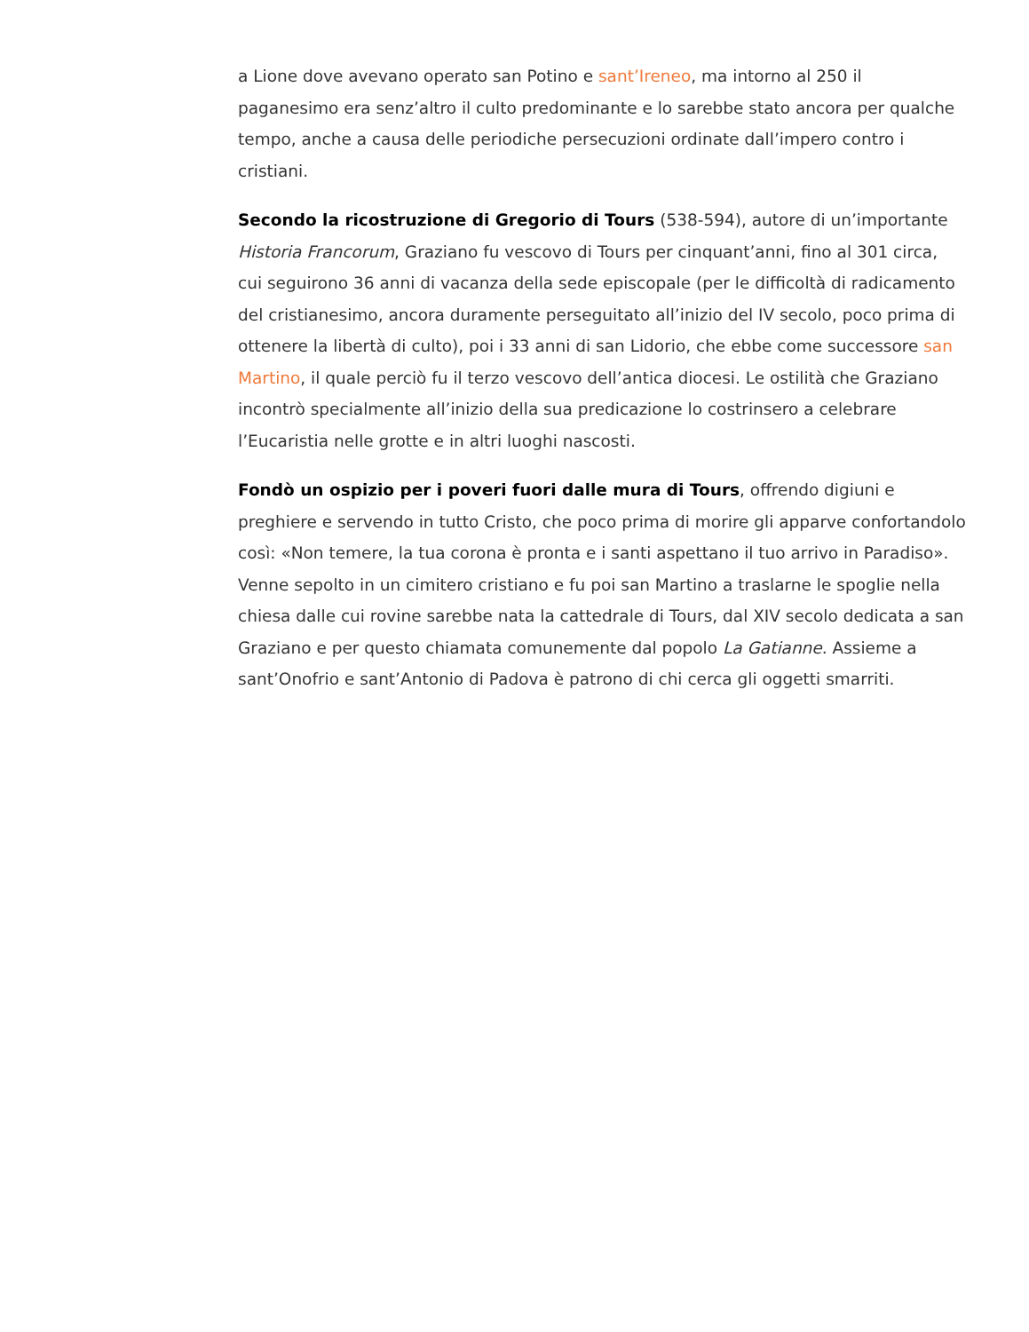a Lione dove avevano operato san Potino e sant’Ireneo, ma intorno al 250 il paganesimo era senz’altro il culto predominante e lo sarebbe stato ancora per qualche tempo, anche a causa delle periodiche persecuzioni ordinate dall’impero contro i cristiani.
Secondo la ricostruzione di Gregorio di Tours (538-594), autore di un’importante Historia Francorum, Graziano fu vescovo di Tours per cinquant’anni, fino al 301 circa, cui seguirono 36 anni di vacanza della sede episcopale (per le difficoltà di radicamento del cristianesimo, ancora duramente perseguitato all’inizio del IV secolo, poco prima di ottenere la libertà di culto), poi i 33 anni di san Lidorio, che ebbe come successore san Martino, il quale perciò fu il terzo vescovo dell’antica diocesi. Le ostilità che Graziano incontrò specialmente all’inizio della sua predicazione lo costrinsero a celebrare l’Eucaristia nelle grotte e in altri luoghi nascosti.
Fondò un ospizio per i poveri fuori dalle mura di Tours, offrendo digiuni e preghiere e servendo in tutto Cristo, che poco prima di morire gli apparve confortandolo così: «Non temere, la tua corona è pronta e i santi aspettano il tuo arrivo in Paradiso». Venne sepolto in un cimitero cristiano e fu poi san Martino a traslarne le spoglie nella chiesa dalle cui rovine sarebbe nata la cattedrale di Tours, dal XIV secolo dedicata a san Graziano e per questo chiamata comunemente dal popolo La Gatianne. Assieme a sant’Onofrio e sant’Antonio di Padova è patrono di chi cerca gli oggetti smarriti.